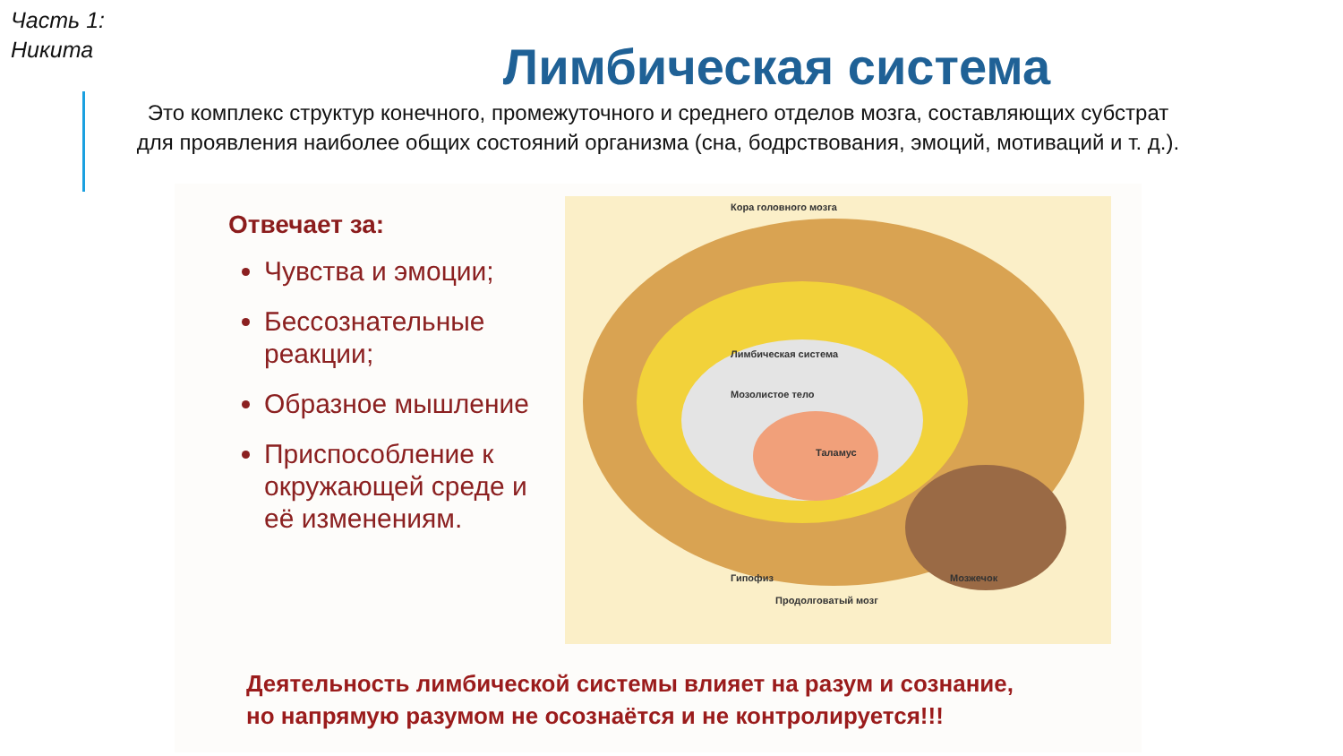Часть 1:
Никита
Лимбическая система
Это комплекс структур конечного, промежуточного и среднего отделов мозга, составляющих субстрат для проявления наиболее общих состояний организма (сна, бодрствования, эмоций, мотиваций и т. д.).
Отвечает за:
Чувства и эмоции;
Бессознательные реакции;
Образное мышление
Приспособление к окружающей среде и её изменениям.
Кора головного мозга
Лимбическая система
Мозолистое тело
Таламус
Гипофиз Мозжечок
Продолговатый мозг
Деятельность лимбической системы влияет на разум и сознание,
но напрямую разумом не осознаётся и не контролируется!!!